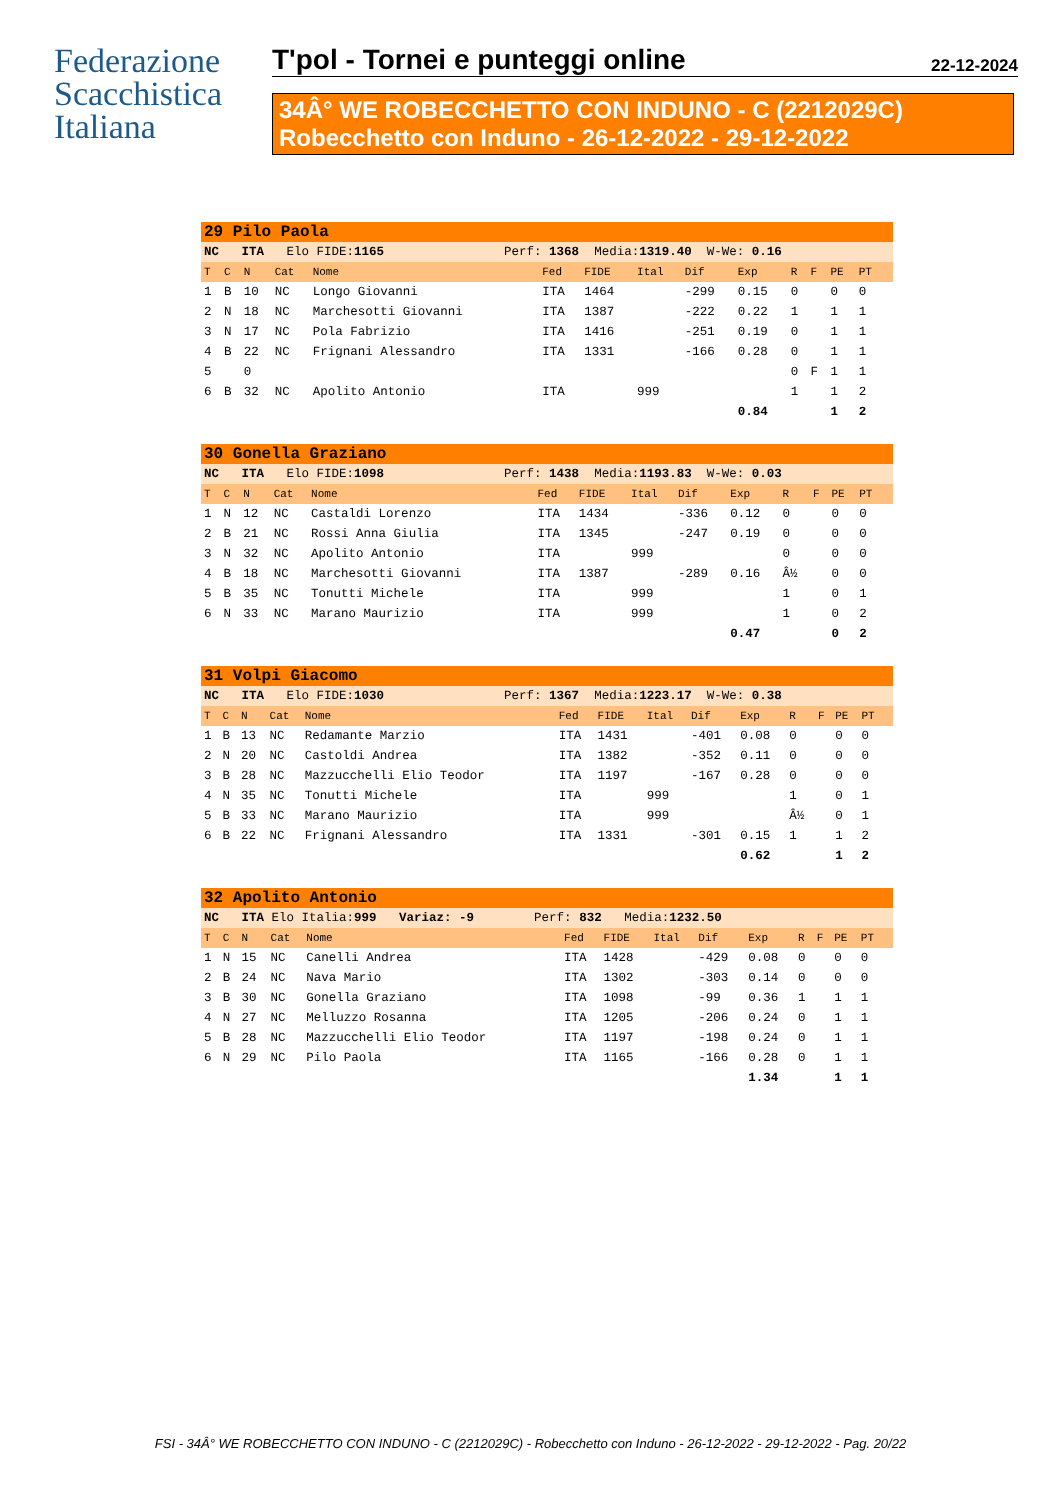Federazione
Scacchistica
Italiana
T'pol - Tornei e punteggi online 22-12-2024
34Â° WE ROBECCHETTO CON INDUNO - C (2212029C)
Robecchetto con Induno - 26-12-2022 - 29-12-2022
| 29 Pilo Paola | | | | | | | | | | | | | | |
| NC ITA Elo FIDE: 1165 Perf: 1368 Media: 1319.40 W-We: 0.16 | | | | | | | | | | | | | | |
| T | C | N | Cat | Nome | Fed | FIDE | Ital | Dif | Exp | R | F | PE | PT | |
| 1 | B | 10 | NC | Longo Giovanni | ITA | 1464 | | -299 | 0.15 | 0 | | 0 | 0 | |
| 2 | N | 18 | NC | Marchesotti Giovanni | ITA | 1387 | | -222 | 0.22 | 1 | | 1 | 1 | |
| 3 | N | 17 | NC | Pola Fabrizio | ITA | 1416 | | -251 | 0.19 | 0 | | 1 | 1 | |
| 4 | B | 22 | NC | Frignani Alessandro | ITA | 1331 | | -166 | 0.28 | 0 | | 1 | 1 | |
| 5 | | 0 | | | | | | | | 0 | F | 1 | 1 | |
| 6 | B | 32 | NC | Apolito Antonio | ITA | | 999 | | | 1 | | 1 | 2 | |
| | | | | | | | | | 0.84 | | | 1 | 2 | |
| 30 Gonella Graziano | | | | | | | | | | | | | | |
| NC ITA Elo FIDE: 1098 Perf: 1438 Media: 1193.83 W-We: 0.03 | | | | | | | | | | | | | | |
| T | C | N | Cat | Nome | Fed | FIDE | Ital | Dif | Exp | R | F | PE | PT | |
| 1 | N | 12 | NC | Castaldi Lorenzo | ITA | 1434 | | -336 | 0.12 | 0 | | 0 | 0 | |
| 2 | B | 21 | NC | Rossi Anna Giulia | ITA | 1345 | | -247 | 0.19 | 0 | | 0 | 0 | |
| 3 | N | 32 | NC | Apolito Antonio | ITA | | 999 | | | 0 | | 0 | 0 | |
| 4 | B | 18 | NC | Marchesotti Giovanni | ITA | 1387 | | -289 | 0.16 | Â½ | | 0 | 0 | |
| 5 | B | 35 | NC | Tonutti Michele | ITA | | 999 | | | 1 | | 0 | 1 | |
| 6 | N | 33 | NC | Marano Maurizio | ITA | | 999 | | | 1 | | 0 | 2 | |
| | | | | | | | | | 0.47 | | | 0 | 2 | |
| 31 Volpi Giacomo | | | | | | | | | | | | | | |
| NC ITA Elo FIDE: 1030 Perf: 1367 Media: 1223.17 W-We: 0.38 | | | | | | | | | | | | | | |
| T | C | N | Cat | Nome | Fed | FIDE | Ital | Dif | Exp | R | F | PE | PT | |
| 1 | B | 13 | NC | Redamante Marzio | ITA | 1431 | | -401 | 0.08 | 0 | | 0 | 0 | |
| 2 | N | 20 | NC | Castoldi Andrea | ITA | 1382 | | -352 | 0.11 | 0 | | 0 | 0 | |
| 3 | B | 28 | NC | Mazzucchelli Elio Teodor | ITA | 1197 | | -167 | 0.28 | 0 | | 0 | 0 | |
| 4 | N | 35 | NC | Tonutti Michele | ITA | | 999 | | | 1 | | 0 | 1 | |
| 5 | B | 33 | NC | Marano Maurizio | ITA | | 999 | | | Â½ | | 0 | 1 | |
| 6 | B | 22 | NC | Frignani Alessandro | ITA | 1331 | | -301 | 0.15 | 1 | | 1 | 2 | |
| | | | | | | | | | 0.62 | | | 1 | 2 | |
| 32 Apolito Antonio | | | | | | | | | | | | | | |
| NC ITA Elo Italia: 999 Variaz: -9 Perf: 832 Media: 1232.50 | | | | | | | | | | | | | | |
| T | C | N | Cat | Nome | Fed | FIDE | Ital | Dif | Exp | R | F | PE | PT | |
| 1 | N | 15 | NC | Canelli Andrea | ITA | 1428 | | -429 | 0.08 | 0 | | 0 | 0 | |
| 2 | B | 24 | NC | Nava Mario | ITA | 1302 | | -303 | 0.14 | 0 | | 0 | 0 | |
| 3 | B | 30 | NC | Gonella Graziano | ITA | 1098 | | -99 | 0.36 | 1 | | 1 | 1 | |
| 4 | N | 27 | NC | Melluzzo Rosanna | ITA | 1205 | | -206 | 0.24 | 0 | | 1 | 1 | |
| 5 | B | 28 | NC | Mazzucchelli Elio Teodor | ITA | 1197 | | -198 | 0.24 | 0 | | 1 | 1 | |
| 6 | N | 29 | NC | Pilo Paola | ITA | 1165 | | -166 | 0.28 | 0 | | 1 | 1 | |
| | | | | | | | | | 1.34 | | | 1 | 1 | |
FSI - 34Â° WE ROBECCHETTO CON INDUNO - C (2212029C) - Robecchetto con Induno - 26-12-2022 - 29-12-2022 - Pag. 20/22